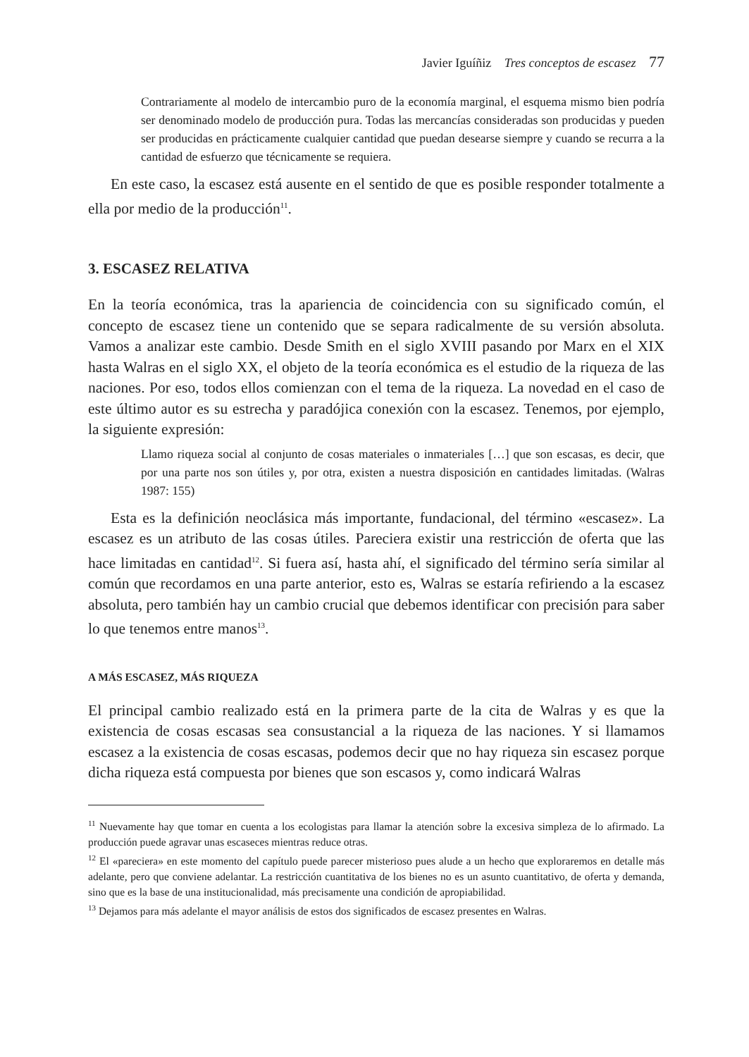Javier Iguíñiz Tres conceptos de escasez 77
Contrariamente al modelo de intercambio puro de la economía marginal, el esquema mismo bien podría ser denominado modelo de producción pura. Todas las mercancías consideradas son producidas y pueden ser producidas en prácticamente cualquier cantidad que puedan desearse siempre y cuando se recurra a la cantidad de esfuerzo que técnicamente se requiera.
En este caso, la escasez está ausente en el sentido de que es posible responder totalmente a ella por medio de la producción<sup>11</sup>.
3. ESCASEZ RELATIVA
En la teoría económica, tras la apariencia de coincidencia con su significado común, el concepto de escasez tiene un contenido que se separa radicalmente de su versión absoluta. Vamos a analizar este cambio. Desde Smith en el siglo XVIII pasando por Marx en el XIX hasta Walras en el siglo XX, el objeto de la teoría económica es el estudio de la riqueza de las naciones. Por eso, todos ellos comienzan con el tema de la riqueza. La novedad en el caso de este último autor es su estrecha y paradójica conexión con la escasez. Tenemos, por ejemplo, la siguiente expresión:
Llamo riqueza social al conjunto de cosas materiales o inmateriales […] que son escasas, es decir, que por una parte nos son útiles y, por otra, existen a nuestra disposición en cantidades limitadas. (Walras 1987: 155)
Esta es la definición neoclásica más importante, fundacional, del término «escasez». La escasez es un atributo de las cosas útiles. Pareciera existir una restricción de oferta que las hace limitadas en cantidad<sup>12</sup>. Si fuera así, hasta ahí, el significado del término sería similar al común que recordamos en una parte anterior, esto es, Walras se estaría refiriendo a la escasez absoluta, pero también hay un cambio crucial que debemos identificar con precisión para saber lo que tenemos entre manos<sup>13</sup>.
A MÁS ESCASEZ, MÁS RIQUEZA
El principal cambio realizado está en la primera parte de la cita de Walras y es que la existencia de cosas escasas sea consustancial a la riqueza de las naciones. Y si llamamos escasez a la existencia de cosas escasas, podemos decir que no hay riqueza sin escasez porque dicha riqueza está compuesta por bienes que son escasos y, como indicará Walras
<sup>11</sup> Nuevamente hay que tomar en cuenta a los ecologistas para llamar la atención sobre la excesiva simpleza de lo afirmado. La producción puede agravar unas escaseces mientras reduce otras.
<sup>12</sup> El «pareciera» en este momento del capítulo puede parecer misterioso pues alude a un hecho que exploraremos en detalle más adelante, pero que conviene adelantar. La restricción cuantitativa de los bienes no es un asunto cuantitativo, de oferta y demanda, sino que es la base de una institucionalidad, más precisamente una condición de apropiabilidad.
<sup>13</sup> Dejamos para más adelante el mayor análisis de estos dos significados de escasez presentes en Walras.